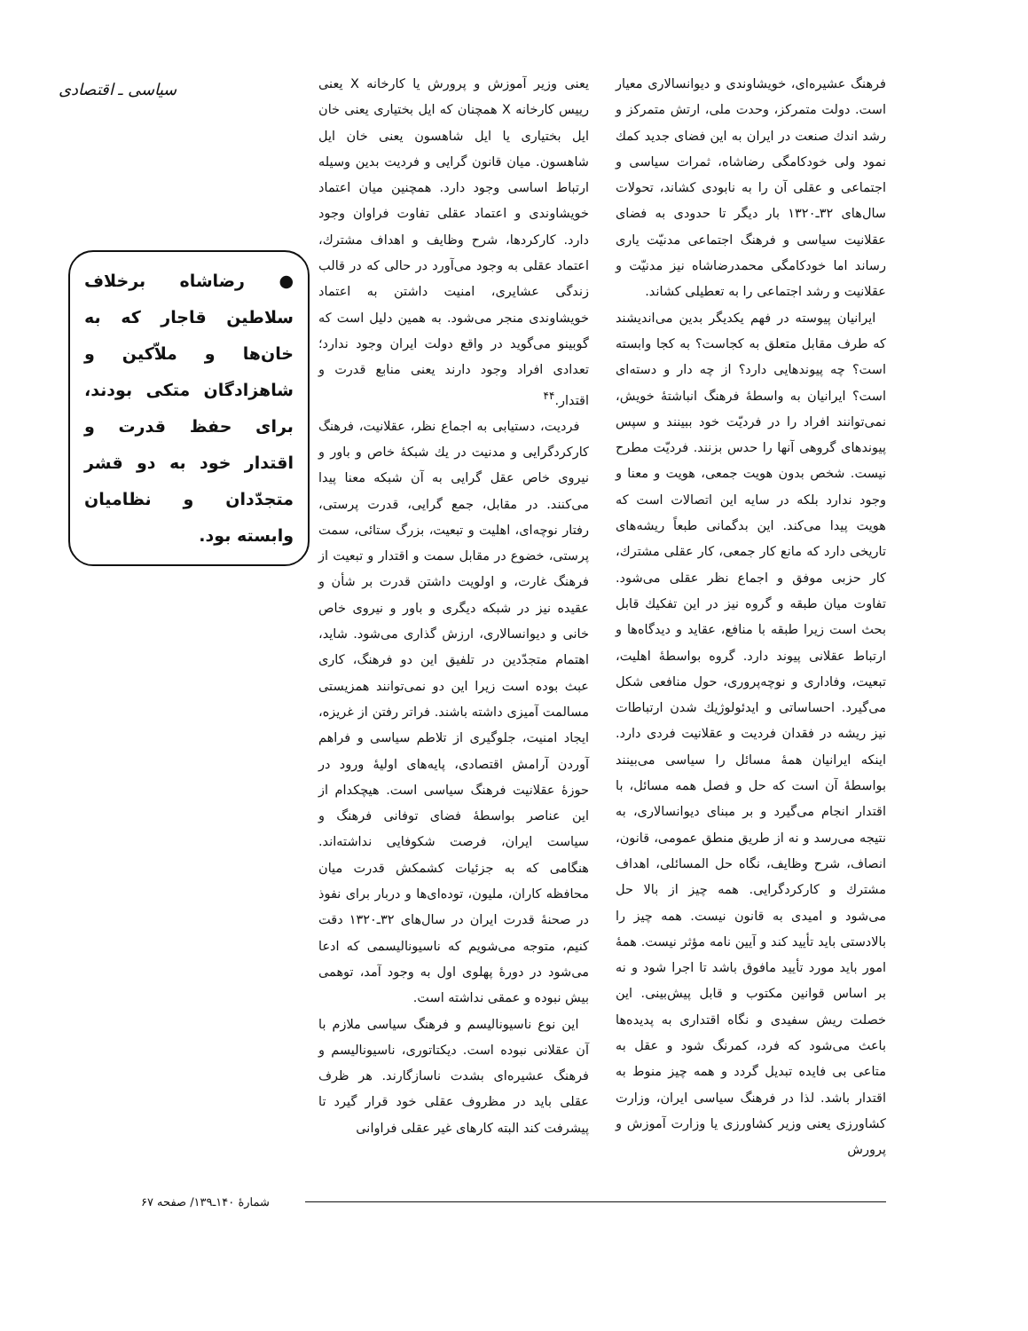فرهنگ عشیره‌ای، خویشاوندی و دیوانسالاری معیار است. دولت متمرکز، وحدت ملی، ارتش متمرکز و رشد اندك صنعت در ایران به این فضای جدید كمك نمود ولی خودكامگی رضاشاه، ثمرات سیاسی و اجتماعی و عقلی آن را به نابودی كشاند، تحولات سال‌های ۳۲ـ۱۳۲۰ بار دیگر تا حدودی به فضای عقلانیت سیاسی و فرهنگ اجتماعی مدنیّت یاری رساند اما خودكامگی محمدرضاشاه نیز مدنیّت و عقلانیت و رشد اجتماعی را به تعطیلی كشاند.
ایرانیان پیوسته در فهم یكدیگر بدین می‌اندیشند كه طرف مقابل متعلق به كجاست؟ به كجا وابسته است؟ چه پیوندهایی دارد؟ از چه دار و دسته‌ای است؟ ایرانیان به واسطهٔ فرهنگ انباشتهٔ خویش، نمی‌توانند افراد را در فردیّت خود ببینند و سپس پیوندهای گروهی آنها را حدس بزنند. فردیّت مطرح نیست. شخص بدون هویت جمعی، هویت و معنا و وجود ندارد بلكه در سایه این اتصالات است كه هویت پیدا می‌كند. این بدگمانی طبعاً ریشه‌های تاریخی دارد كه مانع كار جمعی، كار عقلی مشترك، كار حزبی موفق و اجماع نظر عقلی می‌شود. تفاوت میان طبقه و گروه نیز در این تفكیك قابل بحث است زیرا طبقه با منافع، عقاید و دیدگاه‌ها و ارتباط عقلانی پیوند دارد. گروه بواسطهٔ اهلیت، تبعیت، وفاداری و نوچه‌پروری، حول منافعی شكل می‌گیرد. احساساتی و ایدئولوژیك شدن ارتباطات نیز ریشه در فقدان فردیت و عقلانیت فردی دارد. اینكه ایرانیان همهٔ مسائل را سیاسی می‌بینند بواسطهٔ آن است كه حل و فصل همه مسائل، با اقتدار انجام می‌گیرد و بر مبنای دیوانسالاری، به نتیجه می‌رسد و نه از طریق منطق عمومی، قانون، انصاف، شرح وظایف، نگاه حل المسائلی، اهداف مشترك و كاركردگرایی. همه چیز از بالا حل می‌شود و امیدی به قانون نیست. همه چیز را بالادستی باید تأیید كند و آیین نامه مؤثر نیست. همهٔ امور باید مورد تأیید مافوق باشد تا اجرا شود و نه بر اساس قوانین مكتوب و قابل پیش‌بینی. این خصلت ریش سفیدی و نگاه اقتداری به پدیده‌ها باعث می‌شود كه فرد، كمرنگ شود و عقل به متاعی بی فایده تبدیل گردد و همه چیز منوط به اقتدار باشد. لذا در فرهنگ سیاسی ایران، وزارت كشاورزی یعنی وزیر كشاورزی یا وزارت آموزش و پرورش
یعنی وزیر آموزش و پرورش یا كارخانه X یعنی رییس كارخانه X همچنان كه ایل بختیاری یعنی خان ایل بختیاری یا ایل شاهسون یعنی خان ایل شاهسون. میان قانون گرایی و فردیت بدین وسیله ارتباط اساسی وجود دارد. همچنین میان اعتماد خویشاوندی و اعتماد عقلی تفاوت فراوان وجود دارد. كاركردها، شرح وظایف و اهداف مشترك، اعتماد عقلی به وجود می‌آورد در حالی كه در قالب زندگی عشایری، امنیت داشتن به اعتماد خویشاوندی منجر می‌شود. به همین دلیل است كه گوبینو می‌گوید در واقع دولت ایران وجود ندارد؛ تعدادی افراد وجود دارند یعنی منابع قدرت و اقتدار.<sup>۴۴</sup>
فردیت، دستیابی به اجماع نظر، عقلانیت، فرهنگ كاركردگرایی و مدنیت در یك شبكهٔ خاص و باور و نیروی خاص عقل گرایی به آن شبكه معنا پیدا می‌كنند. در مقابل، جمع گرایی، قدرت پرستی، رفتار نوچه‌ای، اهلیت و تبعیت، بزرگ ستائی، سمت پرستی، خضوع در مقابل سمت و اقتدار و تبعیت از فرهنگ غارت، و اولویت داشتن قدرت بر شأن و عقیده نیز در شبكه دیگری و باور و نیروی خاص خانی و دیوانسالاری، ارزش گذاری می‌شود. شاید، اهتمام متجدّدین در تلفیق این دو فرهنگ، كاری عبث بوده است زیرا این دو نمی‌توانند همزیستی مسالمت آمیزی داشته باشند. فراتر رفتن از غریزه، ایجاد امنیت، جلوگیری از تلاطم سیاسی و فراهم آوردن آرامش اقتصادی، پایه‌های اولیهٔ ورود در حوزهٔ عقلانیت فرهنگ سیاسی است. هیچكدام از این عناصر بواسطهٔ فضای توفانی فرهنگ و سیاست ایران، فرصت شكوفایی نداشته‌اند. هنگامی كه به جزئیات كشمكش قدرت میان محافظه كاران، ملیون، توده‌ای‌ها و دربار برای نفوذ در صحنهٔ قدرت ایران در سال‌های ۳۲ـ۱۳۲۰ دقت كنیم، متوجه می‌شویم كه ناسیونالیسمی كه ادعا می‌شود در دورهٔ پهلوی اول به وجود آمد، توهمی بیش نبوده و عمقی نداشته است.
این نوع ناسیونالیسم و فرهنگ سیاسی ملازم با آن عقلانی نبوده است. دیكتاتوری، ناسیونالیسم و فرهنگ عشیره‌ای بشدت ناسازگارند. هر ظرف عقلی باید در مظروف عقلی خود قرار گیرد تا پیشرفت كند البته كارهای غیر عقلی فراوانی
سیاسی ـ اقتصادی
● رضاشاه برخلاف سلاطین قاجار كه به خان‌ها و ملاّكین و شاهزادگان متكی بودند، برای حفظ قدرت و اقتدار خود به دو قشر متجدّدان و نظامیان وابسته بود.
شمارهٔ ۱۴۰ـ۱۳۹/ صفحه ۶۷